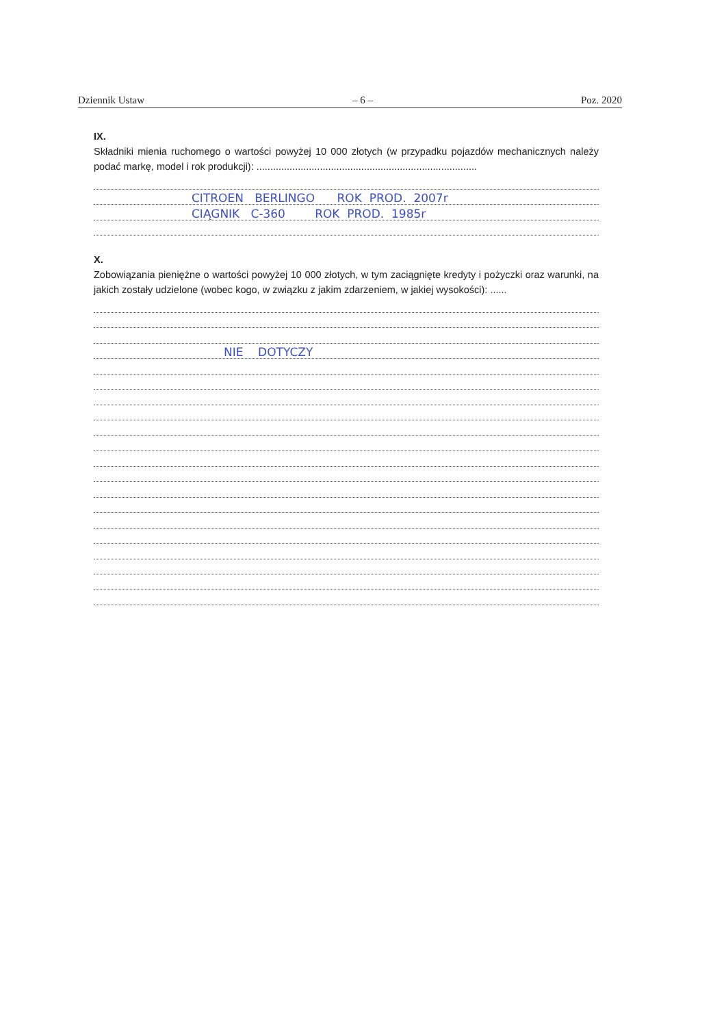Dziennik Ustaw – 6 – Poz. 2020
IX.
Składniki mienia ruchomego o wartości powyżej 10 000 złotych (w przypadku pojazdów mechanicznych należy podać markę, model i rok produkcji): ................................................................................
CITROEN BERLINGO ROK PROD. 2007r
CIĄGNIK C-360 ROK PROD. 1985r
X.
Zobowiązania pieniężne o wartości powyżej 10 000 złotych, w tym zaciągnięte kredyty i pożyczki oraz warunki, na jakich zostały udzielone (wobec kogo, w związku z jakim zdarzeniem, w jakiej wysokości): ......
NIE DOTYCZY